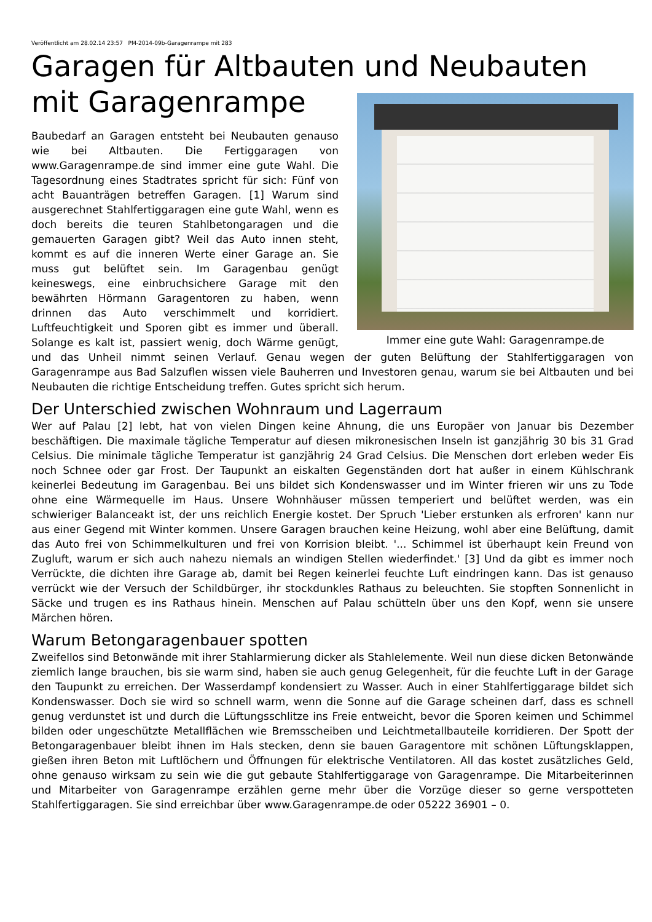Veröffentlicht am 28.02.14 23:57 PM-2014-09b-Garagenrampe mit 283
Garagen für Altbauten und Neubauten
mit Garagenrampe
Immer eine gute Wahl: Garagenrampe.de
Baubedarf an Garagen entsteht bei Neubauten genauso wie bei Altbauten. Die Fertiggaragen von www.Garagenrampe.de sind immer eine gute Wahl. Die Tagesordnung eines Stadtrates spricht für sich: Fünf von acht Bauanträgen betreffen Garagen. [1] Warum sind ausgerechnet Stahlfertiggaragen eine gute Wahl, wenn es doch bereits die teuren Stahlbetongaragen und die gemauerten Garagen gibt? Weil das Auto innen steht, kommt es auf die inneren Werte einer Garage an. Sie muss gut belüftet sein. Im Garagenbau genügt keineswegs, eine einbruchsichere Garage mit den bewährten Hörmann Garagentoren zu haben, wenn drinnen das Auto verschimmelt und korridiert. Luftfeuchtigkeit und Sporen gibt es immer und überall. Solange es kalt ist, passiert wenig, doch Wärme genügt, und das Unheil nimmt seinen Verlauf. Genau wegen der guten Belüftung der Stahlfertiggaragen von Garagenrampe aus Bad Salzuflen wissen viele Bauherren und Investoren genau, warum sie bei Altbauten und bei Neubauten die richtige Entscheidung treffen. Gutes spricht sich herum.
Der Unterschied zwischen Wohnraum und Lagerraum
Wer auf Palau [2] lebt, hat von vielen Dingen keine Ahnung, die uns Europäer von Januar bis Dezember beschäftigen. Die maximale tägliche Temperatur auf diesen mikronesischen Inseln ist ganzjährig 30 bis 31 Grad Celsius. Die minimale tägliche Temperatur ist ganzjährig 24 Grad Celsius. Die Menschen dort erleben weder Eis noch Schnee oder gar Frost. Der Taupunkt an eiskalten Gegenständen dort hat außer in einem Kühlschrank keinerlei Bedeutung im Garagenbau. Bei uns bildet sich Kondenswasser und im Winter frieren wir uns zu Tode ohne eine Wärmequelle im Haus. Unsere Wohnhäuser müssen temperiert und belüftet werden, was ein schwieriger Balanceakt ist, der uns reichlich Energie kostet. Der Spruch 'Lieber erstunken als erfroren' kann nur aus einer Gegend mit Winter kommen. Unsere Garagen brauchen keine Heizung, wohl aber eine Belüftung, damit das Auto frei von Schimmelkulturen und frei von Korrision bleibt. '... Schimmel ist überhaupt kein Freund von Zugluft, warum er sich auch nahezu niemals an windigen Stellen wiederfindet.' [3] Und da gibt es immer noch Verrückte, die dichten ihre Garage ab, damit bei Regen keinerlei feuchte Luft eindringen kann. Das ist genauso verrückt wie der Versuch der Schildbürger, ihr stockdunkles Rathaus zu beleuchten. Sie stopften Sonnenlicht in Säcke und trugen es ins Rathaus hinein. Menschen auf Palau schütteln über uns den Kopf, wenn sie unsere Märchen hören.
Warum Betongaragenbauer spotten
Zweifellos sind Betonwände mit ihrer Stahlarmierung dicker als Stahlelemente. Weil nun diese dicken Betonwände ziemlich lange brauchen, bis sie warm sind, haben sie auch genug Gelegenheit, für die feuchte Luft in der Garage den Taupunkt zu erreichen. Der Wasserdampf kondensiert zu Wasser. Auch in einer Stahlfertiggarage bildet sich Kondenswasser. Doch sie wird so schnell warm, wenn die Sonne auf die Garage scheinen darf, dass es schnell genug verdunstet ist und durch die Lüftungsschlitze ins Freie entweicht, bevor die Sporen keimen und Schimmel bilden oder ungeschützte Metallflächen wie Bremsscheiben und Leichtmetallbauteile korridieren. Der Spott der Betongaragenbauer bleibt ihnen im Hals stecken, denn sie bauen Garagentore mit schönen Lüftungsklappen, gießen ihren Beton mit Luftlöchern und Öffnungen für elektrische Ventilatoren. All das kostet zusätzliches Geld, ohne genauso wirksam zu sein wie die gut gebaute Stahlfertiggarage von Garagenrampe. Die Mitarbeiterinnen und Mitarbeiter von Garagenrampe erzählen gerne mehr über die Vorzüge dieser so gerne verspotteten Stahlfertiggaragen. Sie sind erreichbar über www.Garagenrampe.de oder 05222 36901 – 0.